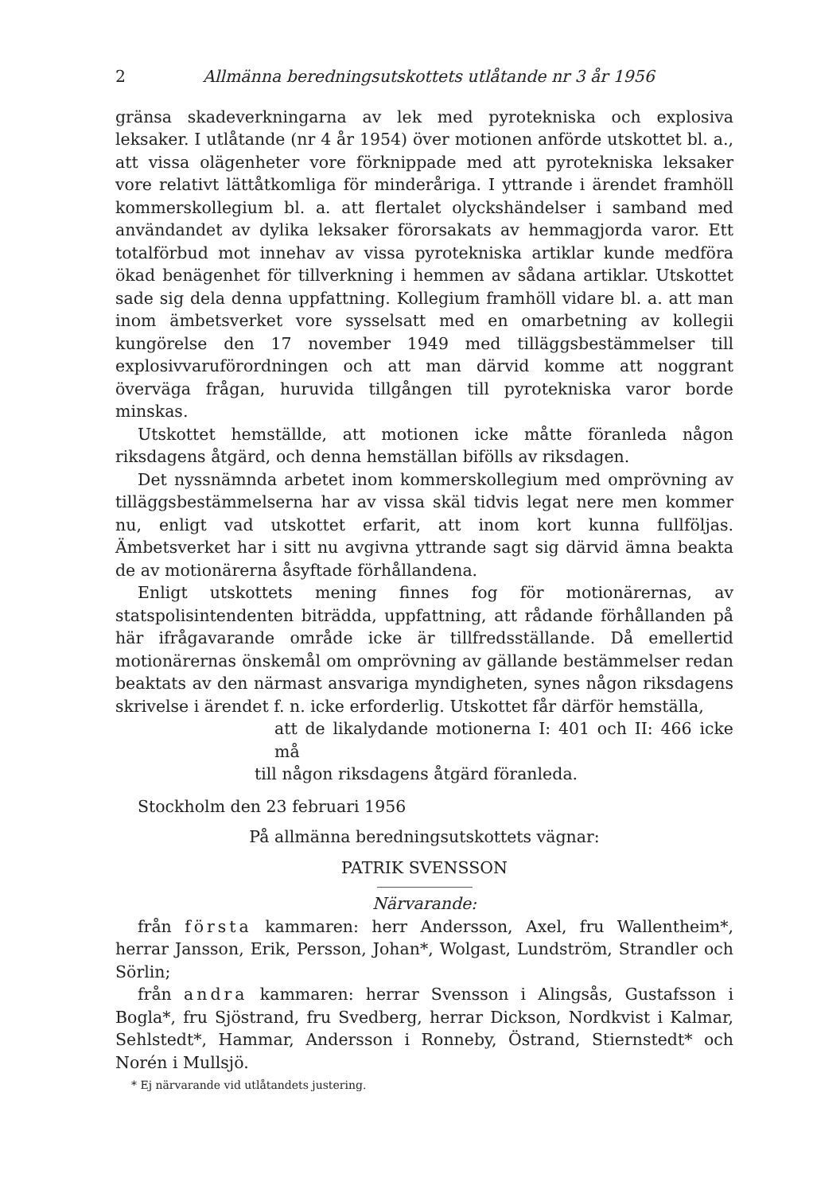2 Allmänna beredningsutskottets utlåtande nr 3 år 1956
gränsa skadeverkningarna av lek med pyrotekniska och explosiva leksaker. I utlåtande (nr 4 år 1954) över motionen anförde utskottet bl. a., att vissa olägenheter vore förknippade med att pyrotekniska leksaker vore relativt lättåtkomliga för minderåriga. I yttrande i ärendet framhöll kommerskollegium bl. a. att flertalet olyckshändelser i samband med användandet av dylika leksaker förorsakats av hemmagjorda varor. Ett totalförbud mot innehav av vissa pyrotekniska artiklar kunde medföra ökad benägenhet för tillverkning i hemmen av sådana artiklar. Utskottet sade sig dela denna uppfattning. Kollegium framhöll vidare bl. a. att man inom ämbetsverket vore sysselsatt med en omarbetning av kollegii kungörelse den 17 november 1949 med tilläggsbestämmelser till explosivvaruförordningen och att man därvid komme att noggrant överväga frågan, huruvida tillgången till pyrotekniska varor borde minskas.
Utskottet hemställde, att motionen icke måtte föranleda någon riksdagens åtgärd, och denna hemställan bifölls av riksdagen.
Det nyssnämnda arbetet inom kommerskollegium med omprövning av tilläggsbestämmelserna har av vissa skäl tidvis legat nere men kommer nu, enligt vad utskottet erfarit, att inom kort kunna fullföljas. Ämbetsverket har i sitt nu avgivna yttrande sagt sig därvid ämna beakta de av motionärerna åsyftade förhållandena.
Enligt utskottets mening finnes fog för motionärernas, av statspolisintendenten biträdda, uppfattning, att rådande förhållanden på här ifrågavarande område icke är tillfredsställande. Då emellertid motionärernas önskemål om omprövning av gällande bestämmelser redan beaktats av den närmast ansvariga myndigheten, synes någon riksdagens skrivelse i ärendet f. n. icke erforderlig. Utskottet får därför hemställa,
att de likalydande motionerna I: 401 och II: 466 icke må
till någon riksdagens åtgärd föranleda.
Stockholm den 23 februari 1956
På allmänna beredningsutskottets vägnar:
PATRIK SVENSSON
Närvarande:
från första kammaren: herr Andersson, Axel, fru Wallentheim*, herrar Jansson, Erik, Persson, Johan*, Wolgast, Lundström, Strandler och Sörlin;
från andra kammaren: herrar Svensson i Alingsås, Gustafsson i Bogla*, fru Sjöstrand, fru Svedberg, herrar Dickson, Nordkvist i Kalmar, Sehlstedt*, Hammar, Andersson i Ronneby, Östrand, Stiernstedt* och Norén i Mullsjö.
* Ej närvarande vid utlåtandets justering.